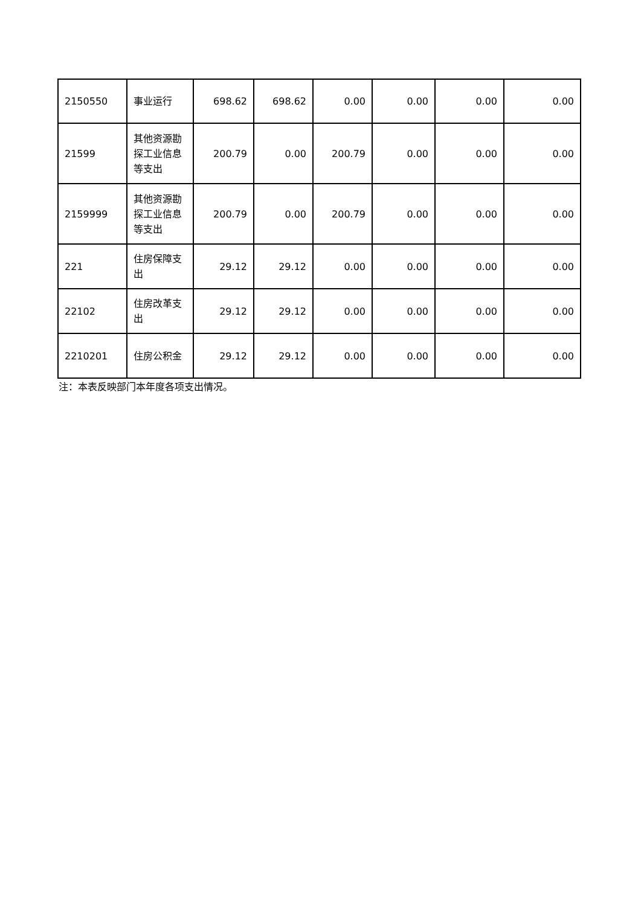| 2150550 | 事业运行 | 698.62 | 698.62 | 0.00 | 0.00 | 0.00 | 0.00 |
| 21599 | 其他资源勘探工业信息等支出 | 200.79 | 0.00 | 200.79 | 0.00 | 0.00 | 0.00 |
| 2159999 | 其他资源勘探工业信息等支出 | 200.79 | 0.00 | 200.79 | 0.00 | 0.00 | 0.00 |
| 221 | 住房保障支出 | 29.12 | 29.12 | 0.00 | 0.00 | 0.00 | 0.00 |
| 22102 | 住房改革支出 | 29.12 | 29.12 | 0.00 | 0.00 | 0.00 | 0.00 |
| 2210201 | 住房公积金 | 29.12 | 29.12 | 0.00 | 0.00 | 0.00 | 0.00 |
注：本表反映部门本年度各项支出情况。